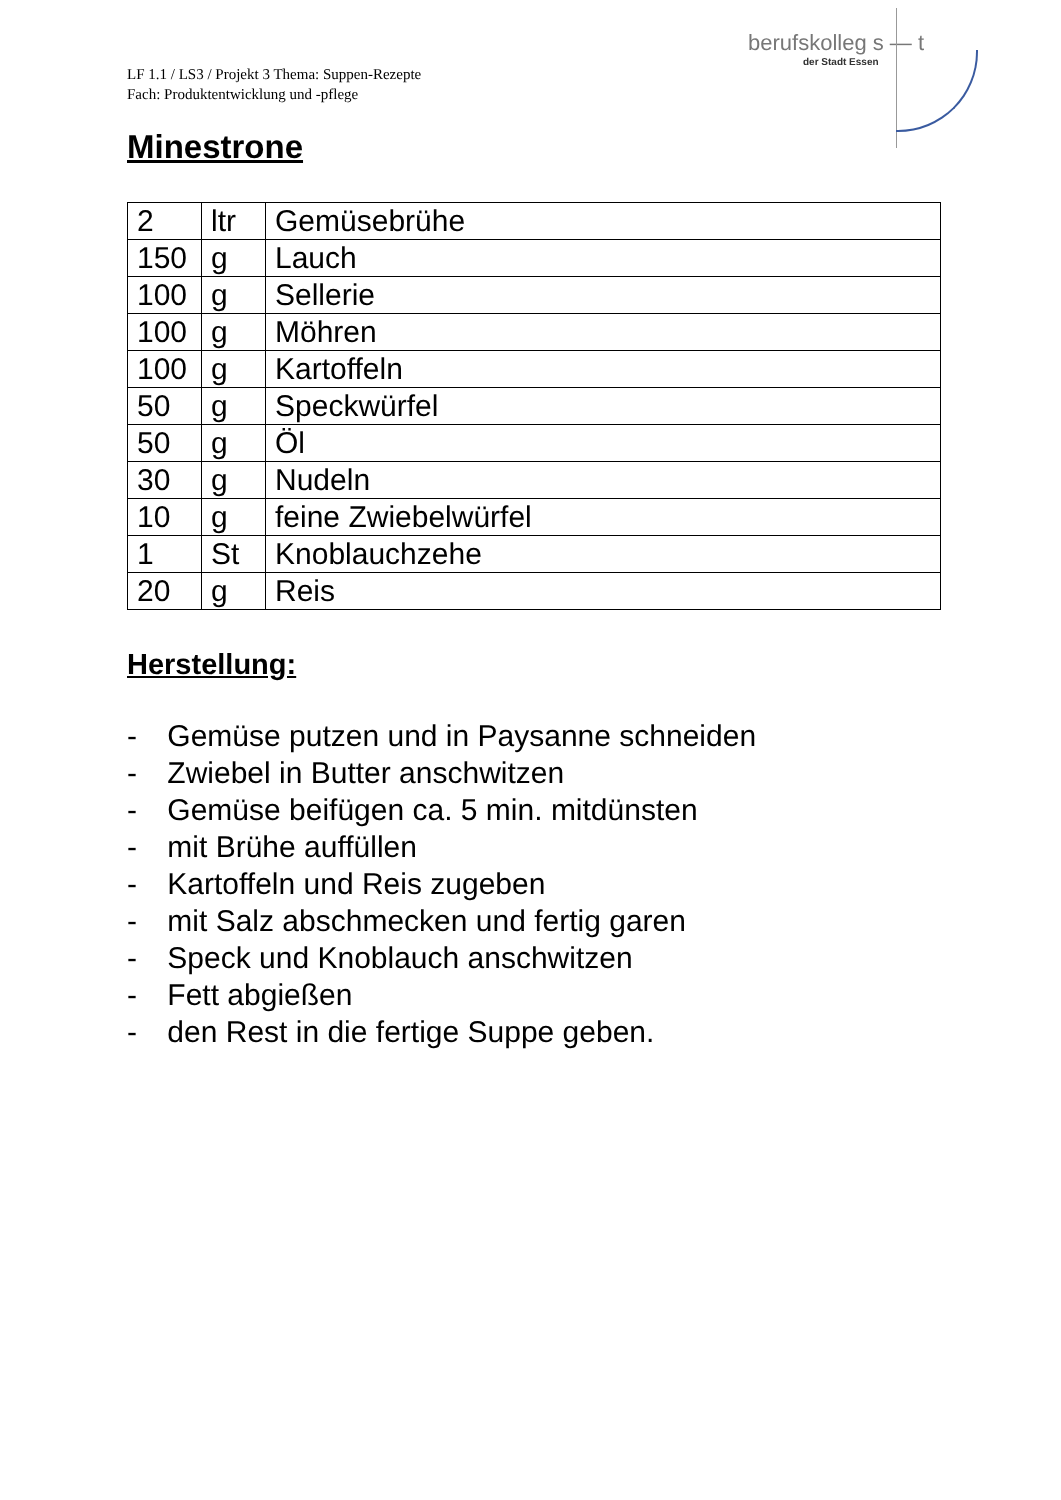berufskolleg s — t
der Stadt Essen
LF 1.1 / LS3 / Projekt 3 Thema: Suppen-Rezepte
Fach: Produktentwicklung und -pflege
Minestrone
| 2 | ltr | Gemüsebrühe |
| 150 | g | Lauch |
| 100 | g | Sellerie |
| 100 | g | Möhren |
| 100 | g | Kartoffeln |
| 50 | g | Speckwürfel |
| 50 | g | Öl |
| 30 | g | Nudeln |
| 10 | g | feine Zwiebelwürfel |
| 1 | St | Knoblauchzehe |
| 20 | g | Reis |
Herstellung:
- Gemüse putzen und in Paysanne schneiden
- Zwiebel in Butter anschwitzen
- Gemüse beifügen ca. 5 min. mitdünsten
- mit Brühe auffüllen
- Kartoffeln und Reis zugeben
- mit Salz abschmecken und fertig garen
- Speck und Knoblauch anschwitzen
- Fett abgießen
- den Rest in die fertige Suppe geben.